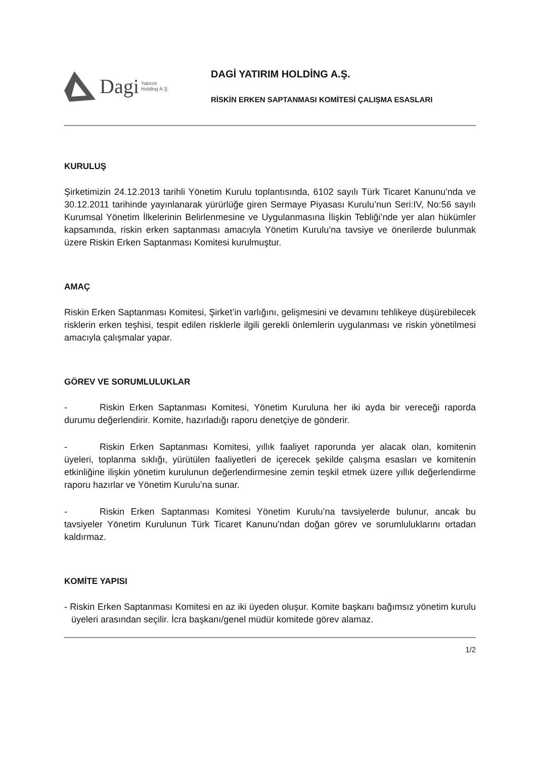Dagi Yatırım
Holding A.Ş.
DAGİ YATIRIM HOLDİNG A.Ş.
RİSKİN ERKEN SAPTANMASI KOMİTESİ ÇALIŞMA ESASLARI
KURULUŞ
Şirketimizin 24.12.2013 tarihli Yönetim Kurulu toplantısında, 6102 sayılı Türk Ticaret Kanunu’nda ve 30.12.2011 tarihinde yayınlanarak yürürlüğe giren Sermaye Piyasası Kurulu’nun Seri:IV, No:56 sayılı Kurumsal Yönetim İlkelerinin Belirlenmesine ve Uygulanmasına İlişkin Tebliği’nde yer alan hükümler kapsamında, riskin erken saptanması amacıyla Yönetim Kurulu’na tavsiye ve önerilerde bulunmak üzere Riskin Erken Saptanması Komitesi kurulmuştur.
AMAÇ
Riskin Erken Saptanması Komitesi, Şirket’in varlığını, gelişmesini ve devamını tehlikeye düşürebilecek risklerin erken teşhisi, tespit edilen risklerle ilgili gerekli önlemlerin uygulanması ve riskin yönetilmesi amacıyla çalışmalar yapar.
GÖREV VE SORUMLULUKLAR
- Riskin Erken Saptanması Komitesi, Yönetim Kuruluna her iki ayda bir vereceği raporda durumu değerlendirir. Komite, hazırladığı raporu denetçiye de gönderir.
- Riskin Erken Saptanması Komitesi, yıllık faaliyet raporunda yer alacak olan, komitenin üyeleri, toplanma sıklığı, yürütülen faaliyetleri de içerecek şekilde çalışma esasları ve komitenin etkinliğine ilişkin yönetim kurulunun değerlendirmesine zemin teşkil etmek üzere yıllık değerlendirme raporu hazırlar ve Yönetim Kurulu’na sunar.
- Riskin Erken Saptanması Komitesi Yönetim Kurulu’na tavsiyelerde bulunur, ancak bu tavsiyeler Yönetim Kurulunun Türk Ticaret Kanunu’ndan doğan görev ve sorumluluklarını ortadan kaldırmaz.
KOMİTE YAPISI
- Riskin Erken Saptanması Komitesi en az iki üyeden oluşur. Komite başkanı bağımsız yönetim kurulu üyeleri arasından seçilir. İcra başkanı/genel müdür komitede görev alamaz.
1/2